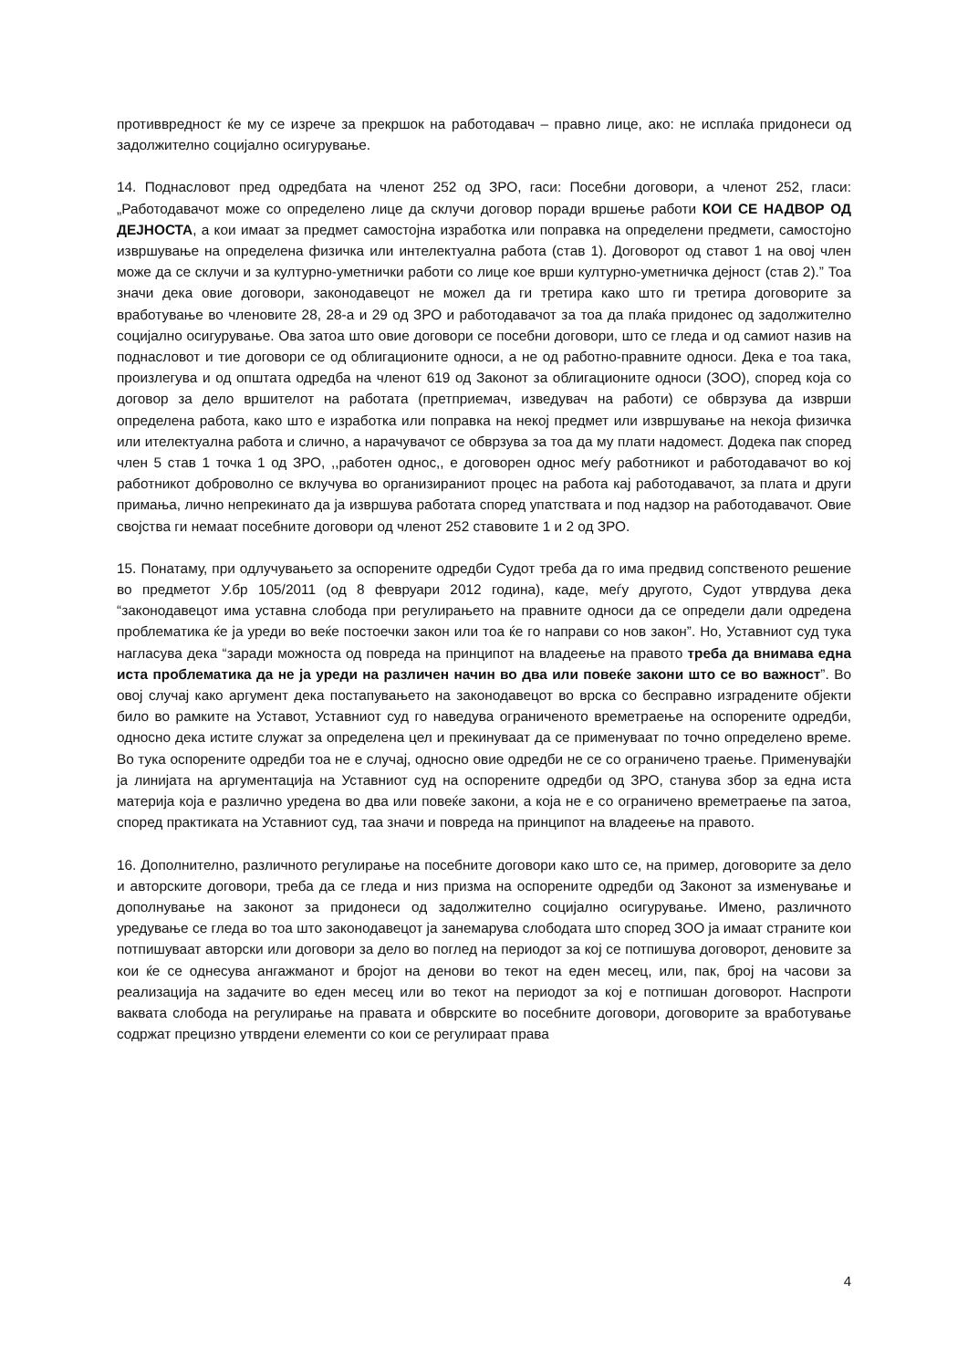противвредност ќе му се изрече за прекршок на работодавач – правно лице, ако: не исплаќа придонеси од задолжително социјално осигурување.
14. Поднасловот пред одредбата на членот 252 од ЗРО, гаси: Посебни договори, а членот 252, гласи: „Работодавачот може со определено лице да склучи договор поради вршење работи КОИ СЕ НАДВОР ОД ДЕЈНОСТА, а кои имаат за предмет самостојна изработка или поправка на определени предмети, самостојно извршување на определена физичка или интелектуална работа (став 1). Договорот од ставот 1 на овој член може да се склучи и за културно-уметнички работи со лице кое врши културно-уметничка дејност (став 2).” Тоа значи дека овие договори, законодавецот не можел да ги третира како што ги третира договорите за вработување во членовите 28, 28-а и 29 од ЗРО и работодавачот за тоа да плаќа придонес од задолжително социјално осигурување. Ова затоа што овие договори се посебни договори, што се гледа и од самиот назив на поднасловот и тие договори се од облигационите односи, а не од работно-правните односи. Дека е тоа така, произлегува и од општата одредба на членот 619 од Законот за облигационите односи (ЗОО), според која со договор за дело вршителот на работата (претприемач, изведувач на работи) се обврзува да изврши определена работа, како што е изработка или поправка на некој предмет или извршување на некоја физичка или ителектуална работа и слично, а нарачувачот се обврзува за тоа да му плати надомест. Додека пак според член 5 став 1 точка 1 од ЗРО, ,,работен однос,, е договорен однос меѓу работникот и работодавачот во кој работникот доброволно се вклучува во организираниот процес на работа кај работодавачот, за плата и други примања, лично непрекинато да ја извршува работата според упатствата и под надзор на работодавачот. Овие својства ги немаат посебните договори од членот 252 ставовите 1 и 2 од ЗРО.
15. Понатаму, при одлучувањето за оспорените одредби Судот треба да го има предвид сопственото решение во предметот У.бр 105/2011 (од 8 февруари 2012 година), каде, меѓу другото, Судот утврдува дека “законодавецот има уставна слобода при регулирањето на правните односи да се определи дали одредена проблематика ќе ја уреди во веќе постоечки закон или тоа ќе го направи со нов закон”. Но, Уставниот суд тука нагласува дека “заради можноста од повреда на принципот на владеење на правото треба да внимава една иста проблематика да не ја уреди на различен начин во два или повеќе закони што се во важност”. Во овој случај како аргумент дека постапувањето на законодавецот во врска со бесправно изградените објекти било во рамките на Уставот, Уставниот суд го наведува ограниченото времетраење на оспорените одредби, односно дека истите служат за определена цел и прекинуваат да се применуваат по точно определено време. Во тука оспорените одредби тоа не е случај, односно овие одредби не се со ограничено траење. Применувајќи ја линијата на аргументација на Уставниот суд на оспорените одредби од ЗРО, станува збор за една иста материја која е различно уредена во два или повеќе закони, а која не е со ограничено времетраење па затоа, според практиката на Уставниот суд, таа значи и повреда на принципот на владеење на правото.
16. Дополнително, различното регулирање на посебните договори како што се, на пример, договорите за дело и авторските договори, треба да се гледа и низ призма на оспорените одредби од Законот за изменување и дополнување на законот за придонеси од задолжително социјално осигурување. Имено, различното уредување се гледа во тоа што законодавецот ја занемарува слободата што според ЗОО ја имаат страните кои потпишуваат авторски или договори за дело во поглед на периодот за кој се потпишува договорот, деновите за кои ќе се однесува ангажманот и бројот на денови во текот на еден месец, или, пак, број на часови за реализација на задачите во еден месец или во текот на периодот за кој е потпишан договорот. Наспроти ваквата слобода на регулирање на правата и обврските во посебните договори, договорите за вработување содржат прецизно утврдени елементи со кои се регулираат права
4